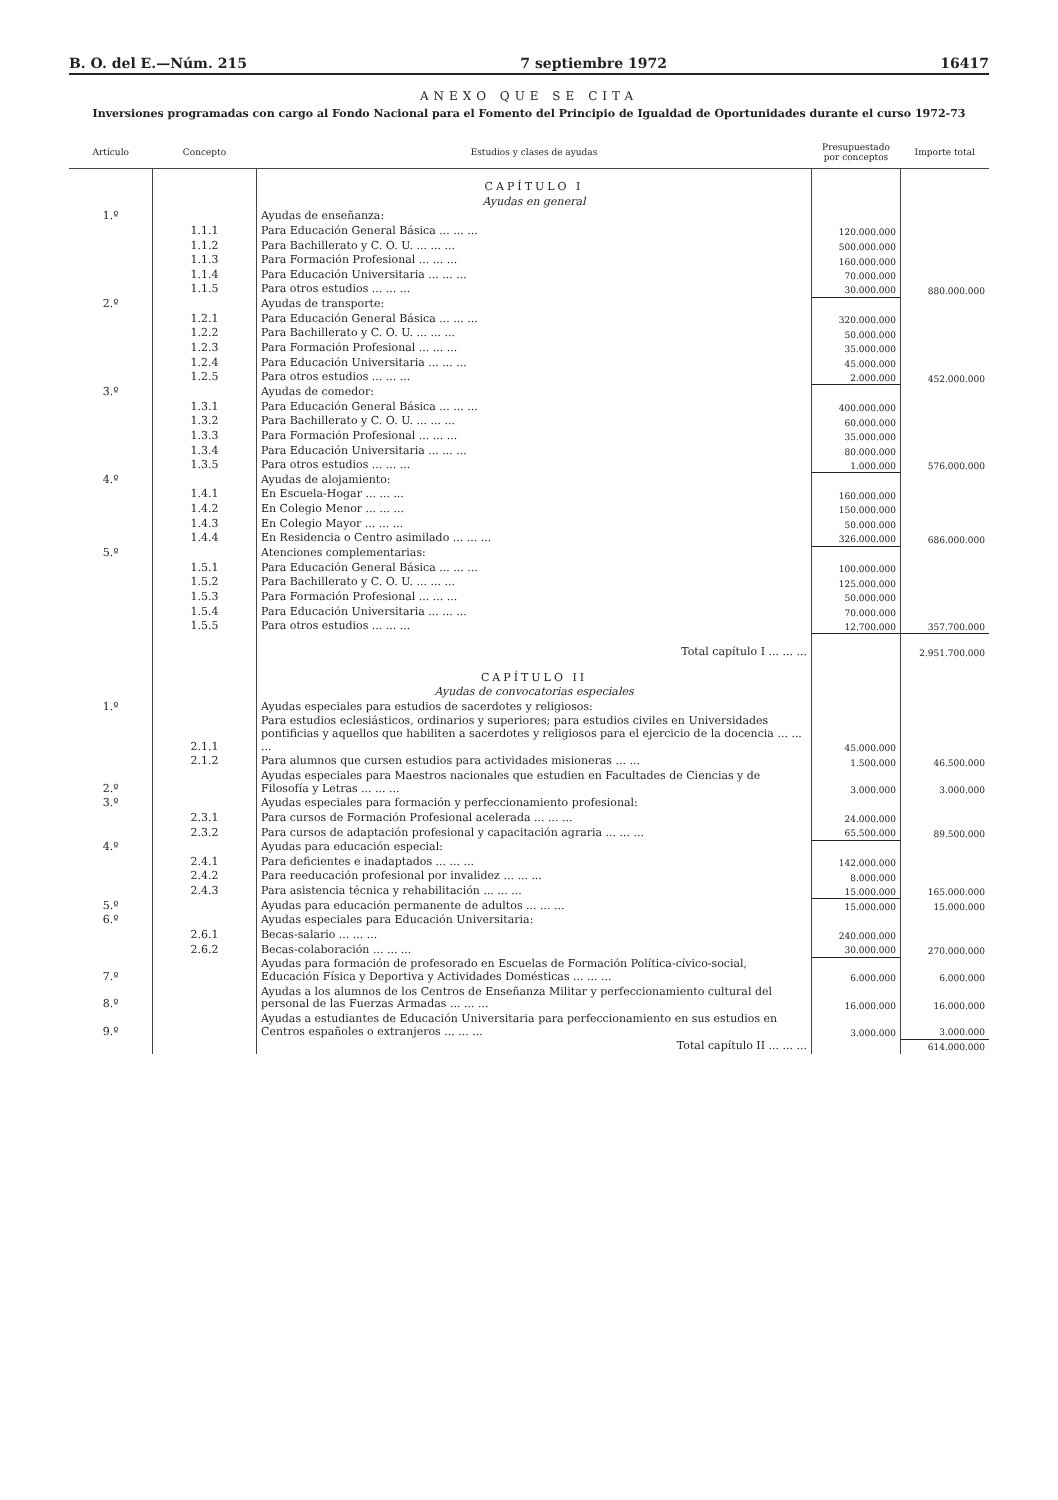B. O. del E.—Núm. 215 7 septiembre 1972 16417
ANEXO QUE SE CITA
Inversiones programadas con cargo al Fondo Nacional para el Fomento del Principio de Igualdad de Oportunidades durante el curso 1972-73
| Artículo | Concepto | Estudios y clases de ayudas | Presupuestado por conceptos | Importe total |
| --- | --- | --- | --- | --- |
| | | CAPÍTULO I | | |
| | | Ayudas en general | | |
| 1.º | | Ayudas de enseñanza: | | |
| | 1.1.1 | Para Educación General Básica ... ... ... | 120.000.000 | |
| | 1.1.2 | Para Bachillerato y C. O. U. ... ... ... | 500.000.000 | |
| | 1.1.3 | Para Formación Profesional ... ... ... | 160.000.000 | |
| | 1.1.4 | Para Educación Universitaria ... ... ... | 70.000.000 | |
| | 1.1.5 | Para otros estudios ... ... ... | 30.000.000 | 880.000.000 |
| 2.º | | Ayudas de transporte: | | |
| | 1.2.1 | Para Educación General Básica ... ... ... | 320.000.000 | |
| | 1.2.2 | Para Bachillerato y C. O. U. ... ... ... | 50.000.000 | |
| | 1.2.3 | Para Formación Profesional ... ... ... | 35.000.000 | |
| | 1.2.4 | Para Educación Universitaria ... ... ... | 45.000.000 | |
| | 1.2.5 | Para otros estudios ... ... ... | 2.000.000 | 452.000.000 |
| 3.º | | Ayudas de comedor: | | |
| | 1.3.1 | Para Educación General Básica ... ... ... | 400.000.000 | |
| | 1.3.2 | Para Bachillerato y C. O. U. ... ... ... | 60.000.000 | |
| | 1.3.3 | Para Formación Profesional ... ... ... | 35.000.000 | |
| | 1.3.4 | Para Educación Universitaria ... ... ... | 80.000.000 | |
| | 1.3.5 | Para otros estudios ... ... ... | 1.000.000 | 576.000.000 |
| 4.º | | Ayudas de alojamiento: | | |
| | 1.4.1 | En Escuela-Hogar ... ... ... | 160.000.000 | |
| | 1.4.2 | En Colegio Menor ... ... ... | 150.000.000 | |
| | 1.4.3 | En Colegio Mayor ... ... ... | 50.000.000 | |
| | 1.4.4 | En Residencia o Centro asimilado ... ... ... | 326.000.000 | 686.000.000 |
| 5.º | | Atenciones complementarias: | | |
| | 1.5.1 | Para Educación General Básica ... ... ... | 100.000.000 | |
| | 1.5.2 | Para Bachillerato y C. O. U. ... ... ... | 125.000.000 | |
| | 1.5.3 | Para Formación Profesional ... ... ... | 50.000.000 | |
| | 1.5.4 | Para Educación Universitaria ... ... ... | 70.000.000 | |
| | 1.5.5 | Para otros estudios ... ... ... | 12.700.000 | 357.700.000 |
| | | Total capítulo I ... ... ... | | 2.951.700.000 |
| | | CAPÍTULO II | | |
| | | Ayudas de convocatorias especiales | | |
| 1.º | | Ayudas especiales para estudios de sacerdotes y religiosos: | | |
| | 2.1.1 | Para estudios eclesiásticos, ordinarios y superiores; para estudios civiles en Universidades pontificias y aquellos que habiliten a sacerdotes y religiosos para el ejercicio de la docencia ... ... ... | 45.000.000 | |
| | 2.1.2 | Para alumnos que cursen estudios para actividades misioneras ... ... | 1.500.000 | 46.500.000 |
| 2.º | | Ayudas especiales para Maestros nacionales que estudien en Facultades de Ciencias y de Filosofía y Letras ... ... ... | 3.000.000 | 3.000.000 |
| 3.º | | Ayudas especiales para formación y perfeccionamiento profesional: | | |
| | 2.3.1 | Para cursos de Formación Profesional acelerada ... ... ... | 24.000.000 | |
| | 2.3.2 | Para cursos de adaptación profesional y capacitación agraria ... ... ... | 65.500.000 | 89.500.000 |
| 4.º | | Ayudas para educación especial: | | |
| | 2.4.1 | Para deficientes e inadaptados ... ... ... | 142.000.000 | |
| | 2.4.2 | Para reeducación profesional por invalidez ... ... ... | 8.000.000 | |
| | 2.4.3 | Para asistencia técnica y rehabilitación ... ... ... | 15.000.000 | 165.000.000 |
| 5.º | | Ayudas para educación permanente de adultos ... ... ... | 15.000.000 | 15.000.000 |
| 6.º | | Ayudas especiales para Educación Universitaria: | | |
| | 2.6.1 | Becas-salario ... ... ... | 240.000.000 | |
| | 2.6.2 | Becas-colaboración ... ... ... | 30.000.000 | 270.000.000 |
| 7.º | | Ayudas para formación de profesorado en Escuelas de Formación Política-cívico-social, Educación Física y Deportiva y Actividades Domésticas ... ... ... | 6.000.000 | 6.000.000 |
| 8.º | | Ayudas a los alumnos de los Centros de Enseñanza Militar y perfeccionamiento cultural del personal de las Fuerzas Armadas ... ... ... | 16.000.000 | 16.000.000 |
| 9.º | | Ayudas a estudiantes de Educación Universitaria para perfeccionamiento en sus estudios en Centros españoles o extranjeros ... ... ... | 3.000.000 | 3.000.000 |
| | | Total capítulo II ... ... ... | | 614.000.000 |